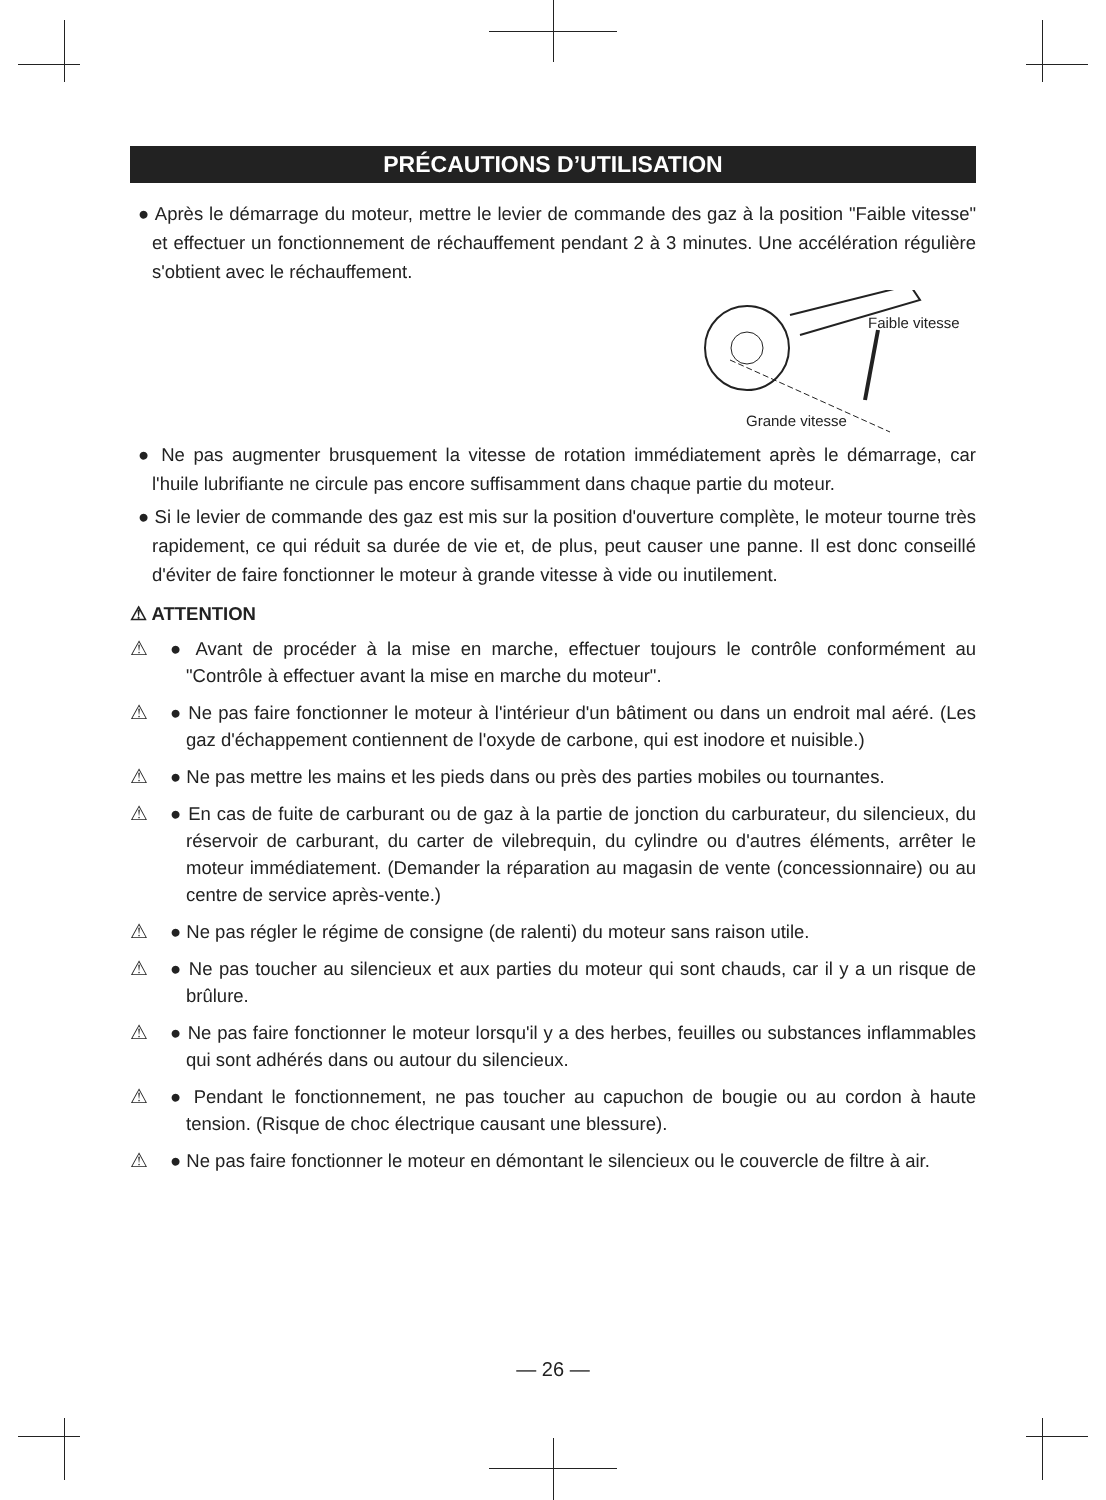PRÉCAUTIONS D’UTILISATION
● Après le démarrage du moteur, mettre le levier de commande des gaz à la position "Faible vitesse" et effectuer un fonctionnement de réchauffement pendant 2 à 3 minutes. Une accélération régulière s'obtient avec le réchauffement.
Faible vitesse
Grande vitesse
● Ne pas augmenter brusquement la vitesse de rotation immédiatement après le démarrage, car l'huile lubrifiante ne circule pas encore suffisamment dans chaque partie du moteur.
● Si le levier de commande des gaz est mis sur la position d'ouverture complète, le moteur tourne très rapidement, ce qui réduit sa durée de vie et, de plus, peut causer une panne. Il est donc conseillé d'éviter de faire fonctionner le moteur à grande vitesse à vide ou inutilement.
⚠ ATTENTION
⚠ ● Avant de procéder à la mise en marche, effectuer toujours le contrôle conformément au "Contrôle à effectuer avant la mise en marche du moteur".
⚠ ● Ne pas faire fonctionner le moteur à l'intérieur d'un bâtiment ou dans un endroit mal aéré. (Les gaz d'échappement contiennent de l'oxyde de carbone, qui est inodore et nuisible.)
⚠ ● Ne pas mettre les mains et les pieds dans ou près des parties mobiles ou tournantes.
⚠ ● En cas de fuite de carburant ou de gaz à la partie de jonction du carburateur, du silencieux, du réservoir de carburant, du carter de vilebrequin, du cylindre ou d'autres éléments, arrêter le moteur immédiatement. (Demander la réparation au magasin de vente (concessionnaire) ou au centre de service après-vente.)
⚠ ● Ne pas régler le régime de consigne (de ralenti) du moteur sans raison utile.
⚠ ● Ne pas toucher au silencieux et aux parties du moteur qui sont chauds, car il y a un risque de brûlure.
⚠ ● Ne pas faire fonctionner le moteur lorsqu'il y a des herbes, feuilles ou substances inflammables qui sont adhérés dans ou autour du silencieux.
⚠ ● Pendant le fonctionnement, ne pas toucher au capuchon de bougie ou au cordon à haute tension. (Risque de choc électrique causant une blessure).
⚠ ● Ne pas faire fonctionner le moteur en démontant le silencieux ou le couvercle de filtre à air.
— 26 —